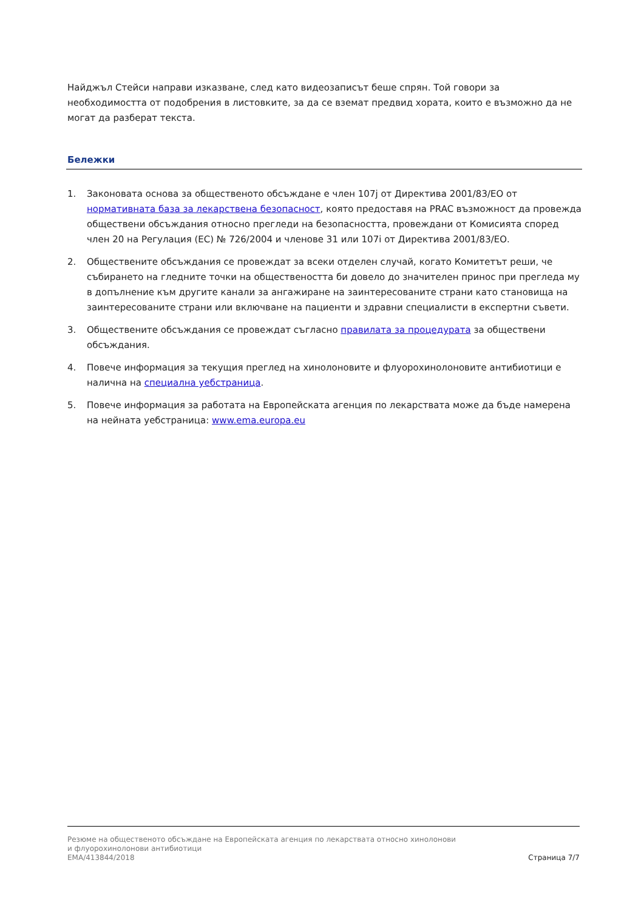Найджъл Стейси направи изказване, след като видеозаписът беше спрян. Той говори за необходимостта от подобрения в листовките, за да се вземат предвид хората, които е възможно да не могат да разберат текста.
Бележки
1. Законовата основа за общественото обсъждане е член 107j от Директива 2001/83/ЕО от нормативната база за лекарствена безопасност, която предоставя на PRAC възможност да провежда обществени обсъждания относно прегледи на безопасността, провеждани от Комисията според член 20 на Регулация (ЕС) № 726/2004 и членове 31 или 107i от Директива 2001/83/ЕО.
2. Обществените обсъждания се провеждат за всеки отделен случай, когато Комитетът реши, че събирането на гледните точки на обществеността би довело до значителен принос при прегледа му в допълнение към другите канали за ангажиране на заинтересованите страни като становища на заинтересованите страни или включване на пациенти и здравни специалисти в експертни съвети.
3. Обществените обсъждания се провеждат съгласно правилата за процедурата за обществени обсъждания.
4. Повече информация за текущия преглед на хинолоновите и флуорохинолоновите антибиотици е налична на специална уебстраница.
5. Повече информация за работата на Европейската агенция по лекарствата може да бъде намерена на нейната уебстраница: www.ema.europa.eu
Резюме на общественото обсъждане на Европейската агенция по лекарствата относно хинолонови
и флуорохинолонови антибиотици
EMA/413844/2018 Страница 7/7